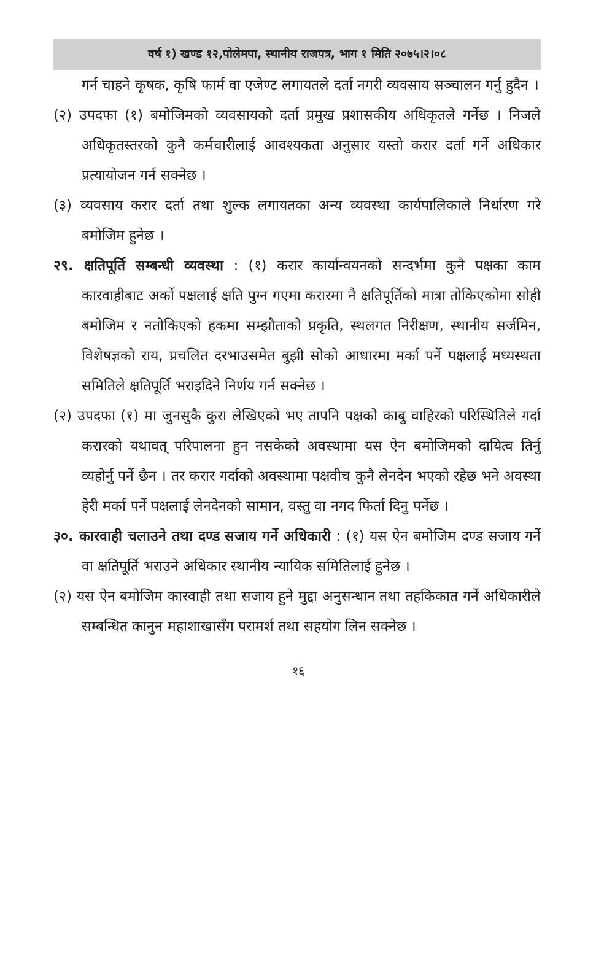वर्ष १) खण्ड १२,पोलेमपा, स्थानीय राजपत्र, भाग १ मिति २०७५।२।०८
गर्न चाहने कृषक, कृषि फार्म वा एजेण्ट लगायतले दर्ता नगरी व्यवसाय सञ्चालन गर्नु हुदैन ।
(२) उपदफा (१) बमोजिमको व्यवसायको दर्ता प्रमुख प्रशासकीय अधिकृतले गर्नेछ । निजले अधिकृतस्तरको कुनै कर्मचारीलाई आवश्यकता अनुसार यस्तो करार दर्ता गर्ने अधिकार प्रत्यायोजन गर्न सक्नेछ ।
(३) व्यवसाय करार दर्ता तथा शुल्क लगायतका अन्य व्यवस्था कार्यपालिकाले निर्धारण गरे बमोजिम हुनेछ ।
२९. क्षतिपूर्ति सम्बन्धी व्यवस्था : (१) करार कार्यान्वयनको सन्दर्भमा कुनै पक्षका काम कारवाहीबाट अर्को पक्षलाई क्षति पुग्न गएमा करारमा नै क्षतिपूर्तिको मात्रा तोकिएकोमा सोही बमोजिम र नतोकिएको हकमा सम्झौताको प्रकृति, स्थलगत निरीक्षण, स्थानीय सर्जमिन, विशेषज्ञको राय, प्रचलित दरभाउसमेत बुझी सोको आधारमा मर्का पर्ने पक्षलाई मध्यस्थता समितिले क्षतिपूर्ति भराइदिने निर्णय गर्न सक्नेछ ।
(२) उपदफा (१) मा जुनसुकै कुरा लेखिएको भए तापनि पक्षको काबु वाहिरको परिस्थितिले गर्दा करारको यथावत् परिपालना हुन नसकेको अवस्थामा यस ऐन बमोजिमको दायित्व तिर्नु व्यहोर्नु पर्ने छैन । तर करार गर्दाको अवस्थामा पक्षवीच कुनै लेनदेन भएको रहेछ भने अवस्था हेरी मर्का पर्ने पक्षलाई लेनदेनको सामान, वस्तु वा नगद फिर्ता दिनु पर्नेछ ।
३०. कारवाही चलाउने तथा दण्ड सजाय गर्ने अधिकारी : (१) यस ऐन बमोजिम दण्ड सजाय गर्ने वा क्षतिपूर्ति भराउने अधिकार स्थानीय न्यायिक समितिलाई हुनेछ ।
(२) यस ऐन बमोजिम कारवाही तथा सजाय हुने मुद्दा अनुसन्धान तथा तहकिकात गर्ने अधिकारीले सम्बन्धित कानुन महाशाखासँग परामर्श तथा सहयोग लिन सक्नेछ ।
१६